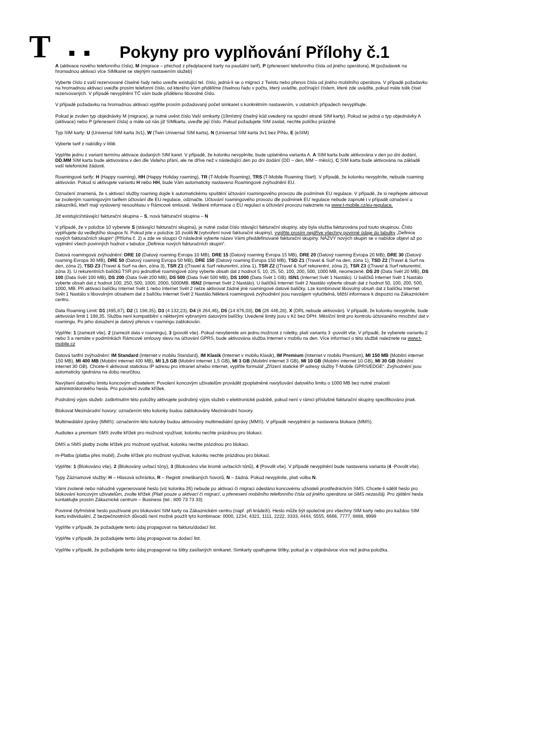T
Pokyny pro vyplňování Přílohy č.1
A (aktivace nového telefonního čísla), M (migrace – přechod z předplacené karty na paušální tarif), P (přenesení telefonního čísla od jiného operátora), H (požadavek na hromadnou aktivaci více SIMkaret se stejným nastavením služeb)
Vyberte číslo z vaší rezervované číselné řady nebo uveďte existující tel. číslo, jedná-li se o migraci z Twistu nebo přenos čísla od jiného mobilního operátora. V případě požadavku na hromadnou aktivaci uveďte prosím telefonní číslo, od kterého Vám přidělíme číselnou řadu v počtu, který uvádíte, počínající číslem, které zde uvádíte, pokud máte tolik čísel rezervovaných. V případě nevyplnění TČ vám bude přiděleno libovolné číslo.
V případě požadavku na hromadnou aktivaci vyplňte prosím požadovaný počet simkaret s konkrétním nastavením, v ostatních případech nevyplňujte.
Pokud je zvolen typ objednávky M (migrace), je nutné uvést číslo Vaší simkarty (19místný číselný kód uvedený na spodní straně SIM karty). Pokud se jedná o typ objednávky A (aktivace) nebo P (přenesení čísla) a máte od nás již SIMkartu, uveďte její číslo. Pokud požadujete SIM zaslat, nechte políčko prázdné
Typ SIM karty: U (Universal SIM karta 3v1), W (Twin Universal SIM karta), N (Universal SIM karta 3v1 bez PINu, E (eSIM)
Vyberte tarif z nabídky v liště.
Vyplňte jednu z variant termínu aktivace dodaných SIM karet. V případě, že kolonku nevyplníte, bude uplatněna varianta A. A SIM karta bude aktivována v den po dni dodání, DD.MM SIM karta bude aktivována v den dle Vašeho přání, ale ne dříve než v následující den po dni dodání (DD – den, MM – měsíc), C SIM karta bude aktivována na základě vaší telefonické žádosti.
Roamingové tarify: H (Happy roaming), HH (Happy Holiday roaming), TR (T-Mobile Roaming), TRS (T-Mobile Roaming Start). V případě, že kolonku nevyplníte, nebude roaming aktivován. Pokud si aktivujete variantu H nebo HH, bude Vám automaticky nastaveno Roamingové zvýhodnění EU.
Označení znamená, že s aktivací služby roaming dojde k automatickému spuštění účtování roamingového provozu dle podmínek EU regulace. V případě, že si nepřejete aktivovat se zvoleným roamingovým tarifem účtování dle EU regulace, odznačte. Účtování roamingového provozu dle podmínek EU regulace nebude zapnuté i v případě označení u zákazníků, kteří mají vyslovený nesouhlasu v Rámcové smlouvě. Veškeré informace o EU regulaci a účtování provozu naleznete na www.t-mobile.cz/eu-regulace.
Již existující/stávající fakturační skupina – S, nová fakturační skupina – N
V případě, že v položce 10 vyberete S (stávající fakturační skupina), je nutné zadat číslo stávající fakturační skupiny, aby byla služba fakturována pod touto skupinou. Číslo vyplňujete do vedlejšího sloupce N. Pokud jste v položce 10 zvolili N (vytvoření nové fakturační skupiny), vyplňte prosím nejdříve všechny povinné údaje do tabulky „Definice nových fakturačních skupin“ (Příloha č. 2) a zde ve sloupci O následně vyberte název Vámi předdefinované fakturační skupiny. NÁZVY nových skupin se v nabídce objeví až po vyplnění všech povinných hodnot v tabulce „Definice nových fakturačních skupin“.
Datová roamingová zvýhodnění: DRE 10 (Datový roaming Evropa 10 MB), DRE 15 (Datový roaming Evropa 15 MB), DRE 20 (Datový roaming Evropa 20 MB), DRE 30 (Datový roaming Evropa 30 MB), DRE 50 (Datový roaming Evropa 50 MB), DRE 150 (Datový roaming Evropa 150 MB), TSD Z1 (Travel & Surf na den, zóna 1), TSD Z2 (Travel & Surf na den, zóna 2), TSD Z3 (Travel & Surf na den, zóna 3), TSR Z1 ((Travel & Surf rekurentní, zóna 1), TSR Z2 ((Travel & Surf rekurentní, zóna 2), TSR Z3 ((Travel & Surf rekurentní, zóna 3). U rekurentních balíčků TSR pro jednotlivé roamingové zóny vyberte obsah dat z hodnot 5, 10, 25, 50, 100, 200, 500, 1000 MB, neomezeně. DS 20 (Data Svět 20 MB), DS 100 (Data Svět 100 MB), DS 200 (Data Svět 200 MB), DS 500 (Data Svět 500 MB), DS 1000 (Data Svět 1 GB). ISN1 (Internet Svět 1 Nastálo). U balíčků Internet Svět 1 Nastálo vyberte obsah dat z hodnot 100, 250, 500, 1000, 2000, 5000MB. ISN2 (Internet Svět 2 Nastálo). U balíčků Internet Svět 2 Nastálo vyberte obsah dat z hodnot 50, 100, 200, 500, 1000, MB. Při aktivaci balíčku Internet Svět 1 nebo Internet Svět 2 nelze aktivovat žádné jiné roamingové datové balíčky. Lze kombinovat libovolný obsah dat z balíčku Internet Svět 1 Nastálo s libovolným obsahem dat z balíčku Internet Svět 2 Nastálo.Některá roamingová zvýhodnění jsou navzájem vylučitelná, bližší informace k dispozici na Zákaznickém centru.
Data Roaming Limit: D1 (495,87), D2 (1 198,35), D3 (4 132,23), D4 (8 264,46), D5 (14 876,03), D6 (26 446,28), X (DRL nebude aktivován). V případě, že kolonku nevyplníte, bude aktivován limit 1 198,35. Služba není kompatibilní s některými vybranými datovými balíčky. Uvedené limity jsou v Kč bez DPH. Měsíční limit pro kontrolu účtovaného množství dat v roamingu. Po jeho dosažení je datový přenos v roamingu zablokován.
Vyplňte: 1 (zamezit vše), 2 (zamezit data v roamingu), 3 (povolit vše). Pokud nevyberete ani jednu možnost z roletky, platí varianta 3 -povolit vše. V případě, že vyberete variantu 2 nebo 3 a nemáte v podmínkách Rámcové smlouvy slevu na účtování GPRS, bude aktivována služba Internet v mobilu na den. Více informací o této službě naleznete na www.t-mobile.cz
Datová tarifní zvýhodnění: IM Standard (Internet v mobilu Standard), IM Klasik (Internet v mobilu Klasik), IM Premium (Internet v mobilu Premium), MI 150 MB (Mobilní internet 150 MB), MI 400 MB (Mobilní internet 400 MB), MI 1,5 GB (Mobilní internet 1,5 GB), MI 3 GB (Mobilní internet 3 GB), MI 10 GB (Mobilní internet 10 GB), MI 30 GB (Mobilní internet 30 GB). Chcete-li aktivovat statickou IP adresu pro intranet a/nebo internet, vyplňte formulář „Zřízení statické IP adresy služby T-Mobile GPRS/EDGE“. Zvýhodnění jsou automaticky sjednána na dobu neurčitou.
Navýšení datového limitu koncovým uživatelem: Povolení koncovým uživatelům provádět zpoplatněné navyšování datového limitu o 1000 MB bez nutné znalosti administrátorského hesla. Pro povolení zvolte křížek.
Podrobný výpis služeb: zaškrtnutím této položky aktivujete podrobný výpis služeb v elektronické podobě, pokud není v rámci příslušné fakturační skupiny specifikováno jinak.
Blokovat Mezinárodní hovory: označením této kolonky budou zablokovány Mezinárodní hovory.
Multimediální zprávy (MMS): označením této kolonky budou aktivovány multimediální zprávy (MMS). V případě nevyplnění je nastavena blokace (MMS).
Audiotex a premium SMS zvolte křížek pro možnost využívat, kolonku nechte prázdnou pro blokaci.
DMS a SMS platby zvolte křížek pro možnost využívat, kolonku nechte prázdnou pro blokaci.
m-Platba (platba přes mobil). Zvolte křížek pro možnost využívat, kolonku nechte prázdnou pro blokaci.
Vyplňte: 1 (Blokováno vše), 2 (Blokovány uvítací tóny), 3 (Blokováno vše kromě uvítacích tónů), 4 (Povolit vše). V případě nevyplnění bude nastavena varianta (4 -Povolit vše).
Typy Záznamové služby: H – Hlasová schránka, R – Registr zmeškaných hovorů, N – žádná. Pokud nevyplníte, platí volba N.
Vámi zvolené nebo náhodně vygenerované heslo (viz kolonka 26) nebude po aktivaci či migraci odesláno koncovému uživateli prostřednictvím SMS. Chcete-li sdělit heslo pro blokování koncovým uživatelům, zvolte křížek (Platí pouze u aktivací či migrací, u přenesení mobilního telefonního čísla od jiného operátora se SMS nezasílá). Pro zjištění hesla kontaktujte prosím Zákaznické centrum – Business (tel.: 800 73 73 33)
Povinné čtyřmístné heslo používané pro blokování SIM karty na Zákaznickém centru (např. při krádeži). Heslo může být společné pro všechny SIM karty nebo pro každou SIM kartu individuální. Z bezpečnostních důvodů není možné použít tyto kombinace: 0000, 1234, 4321, 1111, 2222, 3333, 4444, 5555, 6666, 7777, 8888, 9999
Vyplňte v případě, že požadujete tento údaj propagovat na fakturu/dodací list.
Vyplňte v případě, že požadujete tento údaj propagovat na dodací list.
Vyplňte v případě, že požadujete tento údaj propagovat na šítky zasílaných simkaret. Simkarty opatřujeme štítky, pokud je v objednávce více než jedna položka.